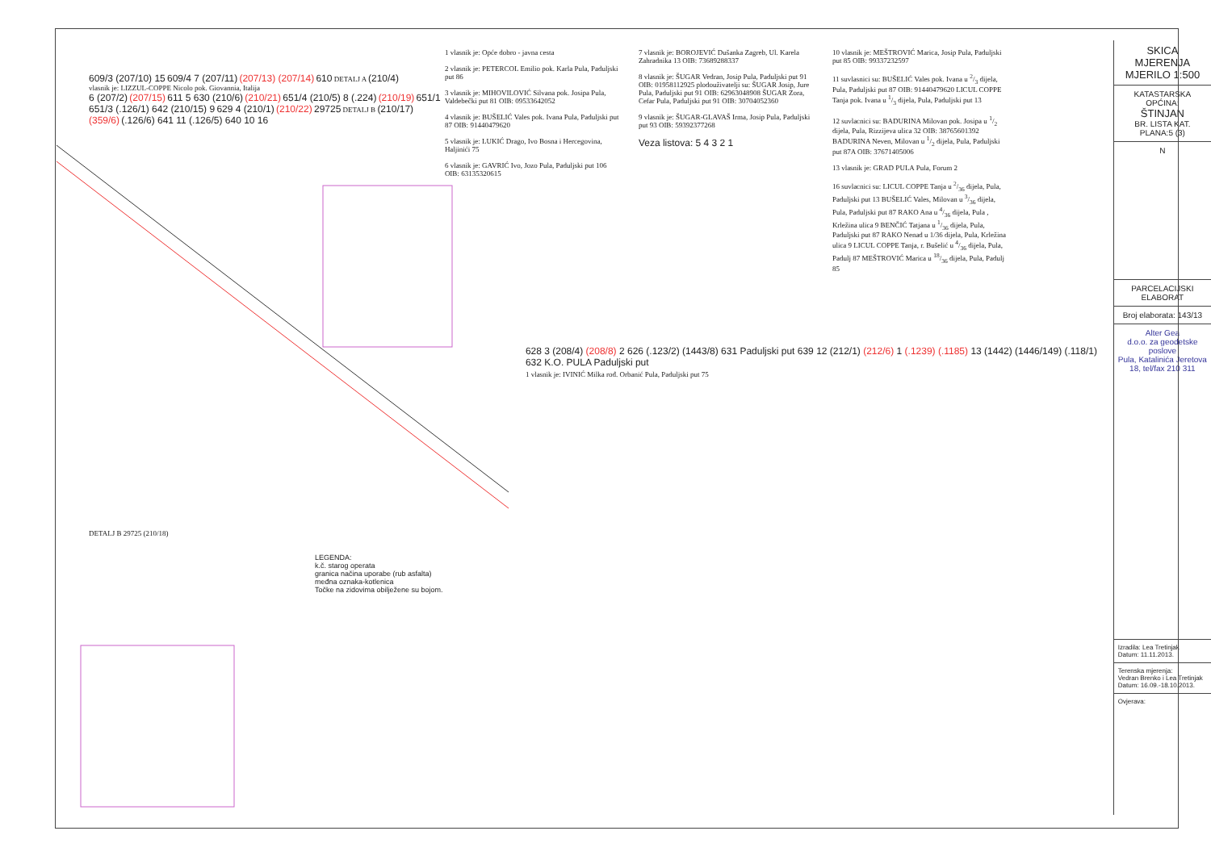609/3 (207/10) 15 609/4 7 (207/11) (207/13) (207/14) 610 DETALJ A (210/4)
vlasnik je: LIZZUL-COPPE Nicolo pok. Giovannia, Italija
6 (207/2) (207/15) 611 5 630 (210/6) (210/21) 651/4 (210/5) 8 (.224) (210/19) 651/1 651/3 (.126/1) 642 (210/15) 9 629 4 (210/1) (210/22) 29725 DETALJ B (210/17) (359/6) (.126/6) 641 11 (.126/5) 640 10 16
DETALJ B 29725 (210/18)
LEGENDA:
k.č. starog operata
granica načina uporabe (rub asfalta)
međna oznaka-kotlenica
Točke na zidovima obilježene su bojom.
1 vlasnik je: Opće dobro - javna cesta
2 vlasnik je: PETERCOL Emilio pok. Karla Pula, Paduljski put 86
3 vlasnik je: MIHOVILOVIĆ Silvana pok. Josipa Pula, Valdebečki put 81 OIB: 09533642052
4 vlasnik je: BUŠELIĆ Vales pok. Ivana Pula, Paduljski put 87 OIB: 91440479620
5 vlasnik je: LUKIĆ Drago, Ivo Bosna i Hercegovina, Haljinići 75
6 vlasnik je: GAVRIĆ Ivo, Jozo Pula, Paduljski put 106 OIB: 63135320615
7 vlasnik je: BOROJEVIĆ Dušanka Zagreb, Ul. Karela Zahradnika 13 OIB: 73689288337
8 vlasnik je: ŠUGAR Vedran, Josip Pula, Paduljski put 91 OIB: 01958112925 plodouživatelji su: ŠUGAR Josip, Jure Pula, Paduljski put 91 OIB: 62963048908 ŠUGAR Zora, Cefar Pula, Paduljski put 91 OIB: 30704052360
9 vlasnik je: ŠUGAR-GLAVAŠ Irma, Josip Pula, Paduljski put 93 OIB: 59392377268
Veza listova: 5 4 3 2 1
10 vlasnik je: MEŠTROVIĆ Marica, Josip Pula, Paduljski put 85 OIB: 99337232597
11 suvlasnici su: BUŠELIĆ Vales pok. Ivana u 2/3 dijela, Pula, Paduljski put 87 OIB: 91440479620 LICUL COPPE Tanja pok. Ivana u 1/3 dijela, Pula, Paduljski put 13
12 suvlacnici su: BADURINA Milovan pok. Josipa u 1/2 dijela, Pula, Rizzijeva ulica 32 OIB: 38765601392 BADURINA Neven, Milovan u 1/2 dijela, Pula, Paduljski put 87A OIB: 37671405006
13 vlasnik je: GRAD PULA Pula, Forum 2
16 suvlacnici su: LICUL COPPE Tanja u 2/36 dijela, Pula, Paduljski put 13 BUŠELIĆ Vales, Milovan u 3/36 dijela, Pula, Paduljski put 87 RAKO Ana u 4/36 dijela, Pula , Krležina ulica 9 BENČIĆ Tatjana u 1/36 dijela, Pula, Paduljski put 87 RAKO Nenad u 1/36 dijela, Pula, Krležina ulica 9 LICUL COPPE Tanja, r. Bušelić u 4/36 dijela, Pula, Padulj 87 MEŠTROVIĆ Marica u 18/36 dijela, Pula, Padulj 85
628 3 (208/4) (208/8) 2 626 (.123/2) (1443/8) 631 Paduljski put 639 12 (212/1) (212/6) 1 (.1239) (.1185) 13 (1442) (1446/149) (.118/1) 632 K.O. PULA Paduljski put
1 vlasnik je: IVINIĆ Milka rođ. Orbanić Pula, Paduljski put 75
SKICA MJERENJA
MJERILO 1:500
KATASTARSKA OPĆINA:
ŠTINJAN
BR. LISTA KAT. PLANA:5 (3)
N
PARCELACIJSKI ELABORAT
Broj elaborata: 143/13
Alter Gea
d.o.o. za geodetske poslove
Pula, Katalinića Jeretova 18, tel/fax 210 311
Izradila: Lea Tretinjak
Datum: 11.11.2013.
Terenska mjerenja:
Vedran Brenko i Lea Tretinjak
Datum: 16.09.-18.10.2013.
Ovjerava: